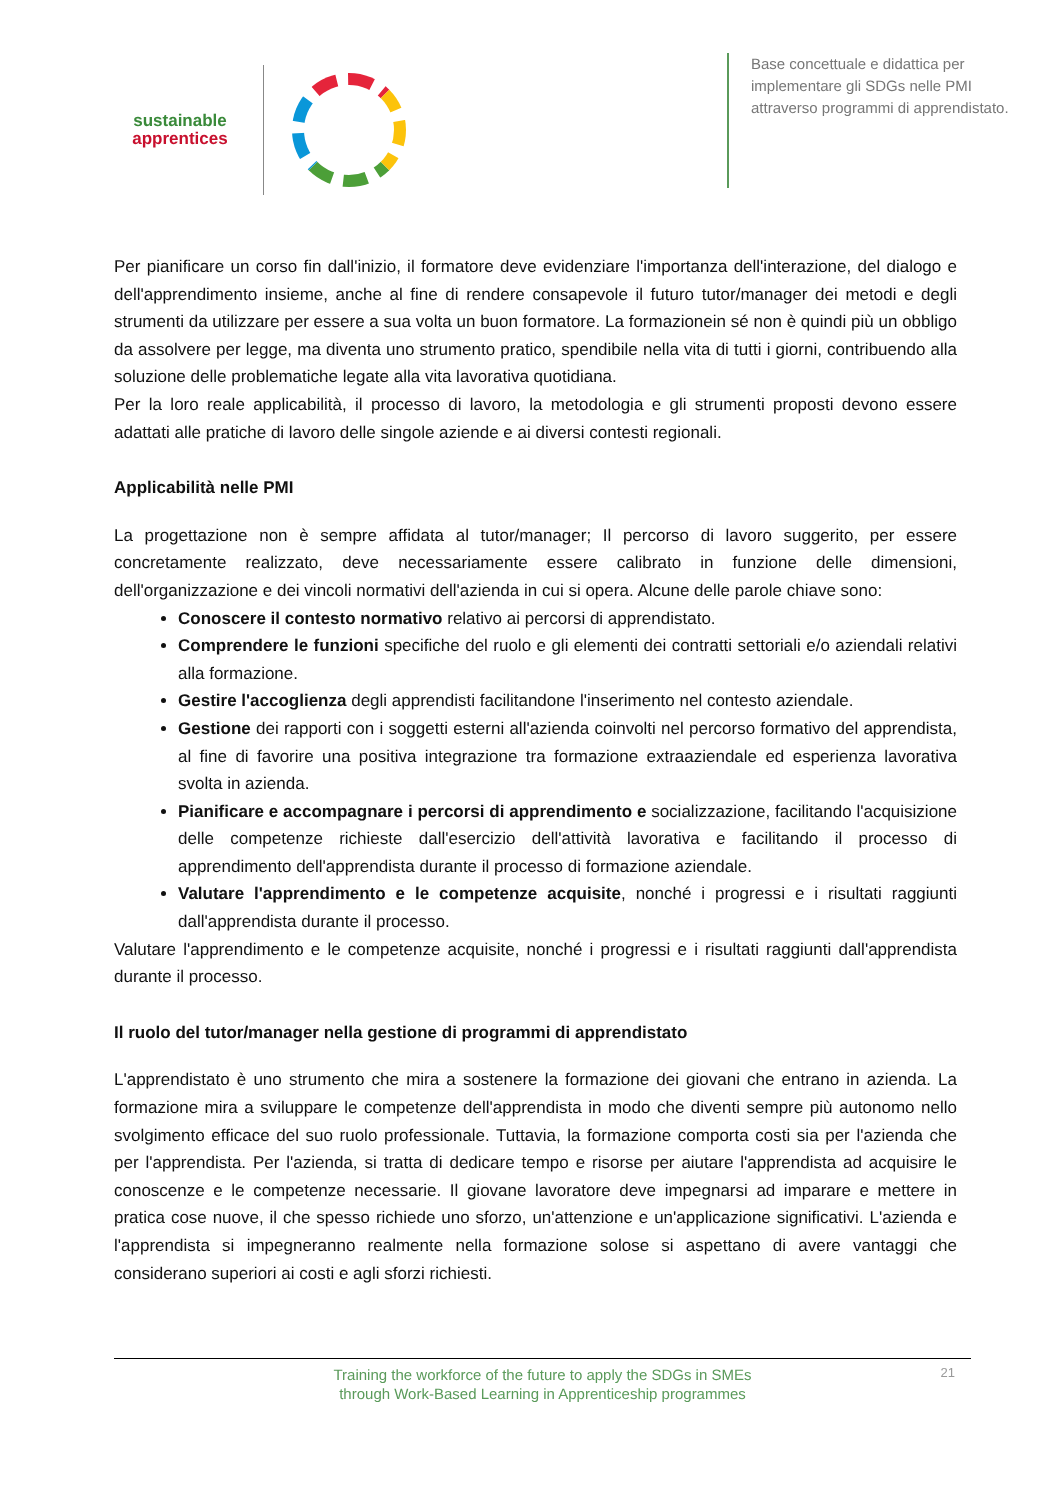sustainable
apprentices
Base concettuale e didattica per implementare gli SDGs nelle PMI attraverso programmi di apprendistato.
Per pianificare un corso fin dall'inizio, il formatore deve evidenziare l'importanza dell'interazione, del dialogo e dell'apprendimento insieme, anche al fine di rendere consapevole il futuro tutor/manager dei metodi e degli strumenti da utilizzare per essere a sua volta un buon formatore. La formazionein sé non è quindi più un obbligo da assolvere per legge, ma diventa uno strumento pratico, spendibile nella vita di tutti i giorni, contribuendo alla soluzione delle problematiche legate alla vita lavorativa quotidiana.
Per la loro reale applicabilità, il processo di lavoro, la metodologia e gli strumenti proposti devono essere adattati alle pratiche di lavoro delle singole aziende e ai diversi contesti regionali.
Applicabilità nelle PMI
La progettazione non è sempre affidata al tutor/manager; Il percorso di lavoro suggerito, per essere concretamente realizzato, deve necessariamente essere calibrato in funzione delle dimensioni, dell'organizzazione e dei vincoli normativi dell'azienda in cui si opera. Alcune delle parole chiave sono:
Conoscere il contesto normativo relativo ai percorsi di apprendistato.
Comprendere le funzioni specifiche del ruolo e gli elementi dei contratti settoriali e/o aziendali relativi alla formazione.
Gestire l'accoglienza degli apprendisti facilitandone l'inserimento nel contesto aziendale.
Gestione dei rapporti con i soggetti esterni all'azienda coinvolti nel percorso formativo del apprendista, al fine di favorire una positiva integrazione tra formazione extraaziendale ed esperienza lavorativa svolta in azienda.
Pianificare e accompagnare i percorsi di apprendimento e socializzazione, facilitando l'acquisizione delle competenze richieste dall'esercizio dell'attività lavorativa e facilitando il processo di apprendimento dell'apprendista durante il processo di formazione aziendale.
Valutare l'apprendimento e le competenze acquisite, nonché i progressi e i risultati raggiunti dall'apprendista durante il processo.
Valutare l'apprendimento e le competenze acquisite, nonché i progressi e i risultati raggiunti dall'apprendista durante il processo.
Il ruolo del tutor/manager nella gestione di programmi di apprendistato
L'apprendistato è uno strumento che mira a sostenere la formazione dei giovani che entrano in azienda. La formazione mira a sviluppare le competenze dell'apprendista in modo che diventi sempre più autonomo nello svolgimento efficace del suo ruolo professionale. Tuttavia, la formazione comporta costi sia per l'azienda che per l'apprendista. Per l'azienda, si tratta di dedicare tempo e risorse per aiutare l'apprendista ad acquisire le conoscenze e le competenze necessarie. Il giovane lavoratore deve impegnarsi ad imparare e mettere in pratica cose nuove, il che spesso richiede uno sforzo, un'attenzione e un'applicazione significativi. L'azienda e l'apprendista si impegneranno realmente nella formazione solose si aspettano di avere vantaggi che considerano superiori ai costi e agli sforzi richiesti.
Training the workforce of the future to apply the SDGs in SMEs
through Work-Based Learning in Apprenticeship programmes
21